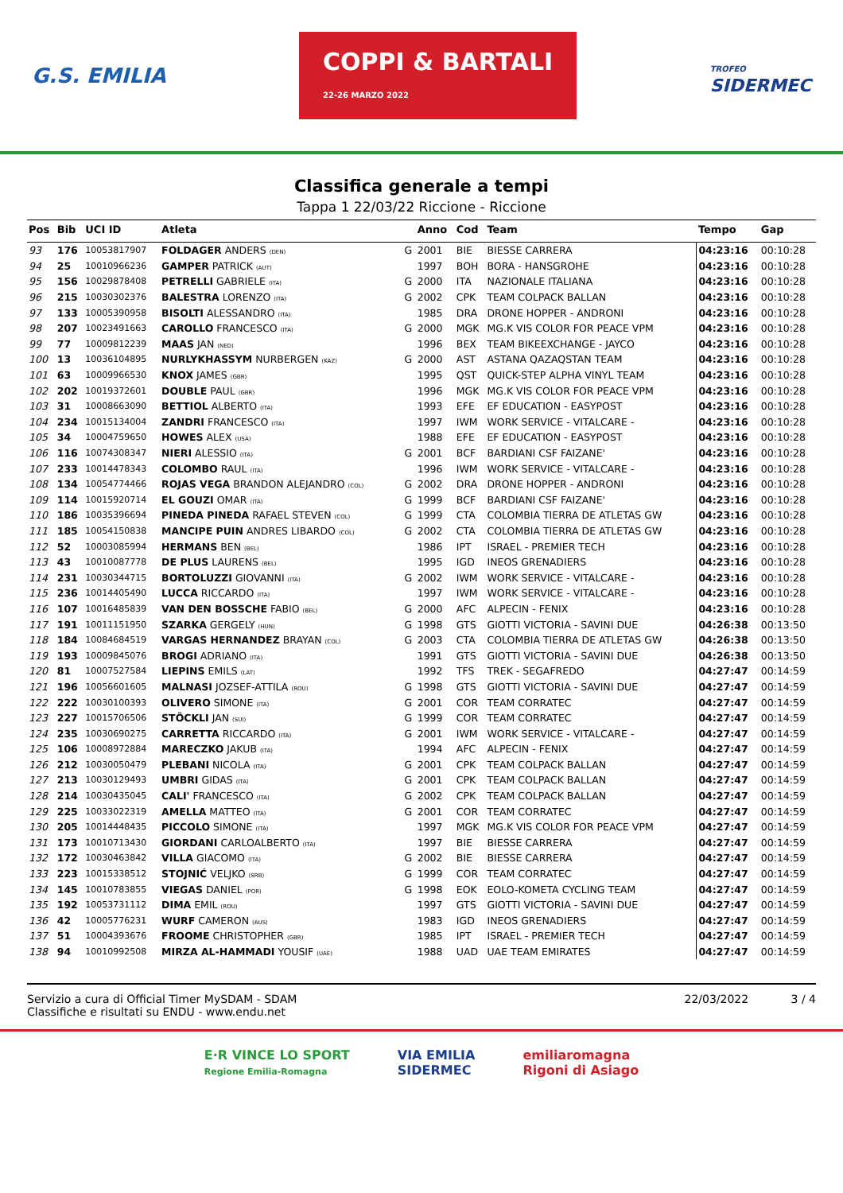G.S. EMILIA COPPI & BARTALI
22-26 MARZO 2022 TROFEO
SIDERMEC
Classifica generale a tempi
Tappa 1 22/03/22 Riccione - Riccione
| Pos | Bib | UCI ID | Atleta | | Anno | Cod | Team | Tempo | Gap |
| --- | --- | --- | --- | --- | --- | --- | --- | --- | --- |
| 93 | 176 | 10053817907 | FOLDAGER ANDERS (DEN) | G | 2001 | BIE | BIESSE CARRERA | 04:23:16 | 00:10:28 |
| 94 | 25 | 10010966236 | GAMPER PATRICK (AUT) | | 1997 | BOH | BORA - HANSGROHE | 04:23:16 | 00:10:28 |
| 95 | 156 | 10029878408 | PETRELLI GABRIELE (ITA) | G | 2000 | ITA | NAZIONALE ITALIANA | 04:23:16 | 00:10:28 |
| 96 | 215 | 10030302376 | BALESTRA LORENZO (ITA) | G | 2002 | CPK | TEAM COLPACK BALLAN | 04:23:16 | 00:10:28 |
| 97 | 133 | 10005390958 | BISOLTI ALESSANDRO (ITA) | | 1985 | DRA | DRONE HOPPER - ANDRONI | 04:23:16 | 00:10:28 |
| 98 | 207 | 10023491663 | CAROLLO FRANCESCO (ITA) | G | 2000 | MGK | MG.K VIS COLOR FOR PEACE VPM | 04:23:16 | 00:10:28 |
| 99 | 77 | 10009812239 | MAAS JAN (NED) | | 1996 | BEX | TEAM BIKEEXCHANGE - JAYCO | 04:23:16 | 00:10:28 |
| 100 | 13 | 10036104895 | NURLYKHASSYM NURBERGEN (KAZ) | G | 2000 | AST | ASTANA QAZAQSTAN TEAM | 04:23:16 | 00:10:28 |
| 101 | 63 | 10009966530 | KNOX JAMES (GBR) | | 1995 | QST | QUICK-STEP ALPHA VINYL TEAM | 04:23:16 | 00:10:28 |
| 102 | 202 | 10019372601 | DOUBLE PAUL (GBR) | | 1996 | MGK | MG.K VIS COLOR FOR PEACE VPM | 04:23:16 | 00:10:28 |
| 103 | 31 | 10008663090 | BETTIOL ALBERTO (ITA) | | 1993 | EFE | EF EDUCATION - EASYPOST | 04:23:16 | 00:10:28 |
| 104 | 234 | 10015134004 | ZANDRI FRANCESCO (ITA) | | 1997 | IWM | WORK SERVICE - VITALCARE - | 04:23:16 | 00:10:28 |
| 105 | 34 | 10004759650 | HOWES ALEX (USA) | | 1988 | EFE | EF EDUCATION - EASYPOST | 04:23:16 | 00:10:28 |
| 106 | 116 | 10074308347 | NIERI ALESSIO (ITA) | G | 2001 | BCF | BARDIANI CSF FAIZANE' | 04:23:16 | 00:10:28 |
| 107 | 233 | 10014478343 | COLOMBO RAUL (ITA) | | 1996 | IWM | WORK SERVICE - VITALCARE - | 04:23:16 | 00:10:28 |
| 108 | 134 | 10054774466 | ROJAS VEGA BRANDON ALEJANDRO (COL) | G | 2002 | DRA | DRONE HOPPER - ANDRONI | 04:23:16 | 00:10:28 |
| 109 | 114 | 10015920714 | EL GOUZI OMAR (ITA) | G | 1999 | BCF | BARDIANI CSF FAIZANE' | 04:23:16 | 00:10:28 |
| 110 | 186 | 10035396694 | PINEDA PINEDA RAFAEL STEVEN (COL) | G | 1999 | CTA | COLOMBIA TIERRA DE ATLETAS GW | 04:23:16 | 00:10:28 |
| 111 | 185 | 10054150838 | MANCIPE PUIN ANDRES LIBARDO (COL) | G | 2002 | CTA | COLOMBIA TIERRA DE ATLETAS GW | 04:23:16 | 00:10:28 |
| 112 | 52 | 10003085994 | HERMANS BEN (BEL) | | 1986 | IPT | ISRAEL - PREMIER TECH | 04:23:16 | 00:10:28 |
| 113 | 43 | 10010087778 | DE PLUS LAURENS (BEL) | | 1995 | IGD | INEOS GRENADIERS | 04:23:16 | 00:10:28 |
| 114 | 231 | 10030344715 | BORTOLUZZI GIOVANNI (ITA) | G | 2002 | IWM | WORK SERVICE - VITALCARE - | 04:23:16 | 00:10:28 |
| 115 | 236 | 10014405490 | LUCCA RICCARDO (ITA) | | 1997 | IWM | WORK SERVICE - VITALCARE - | 04:23:16 | 00:10:28 |
| 116 | 107 | 10016485839 | VAN DEN BOSSCHE FABIO (BEL) | G | 2000 | AFC | ALPECIN - FENIX | 04:23:16 | 00:10:28 |
| 117 | 191 | 10011151950 | SZARKA GERGELY (HUN) | G | 1998 | GTS | GIOTTI VICTORIA - SAVINI DUE | 04:26:38 | 00:13:50 |
| 118 | 184 | 10084684519 | VARGAS HERNANDEZ BRAYAN (COL) | G | 2003 | CTA | COLOMBIA TIERRA DE ATLETAS GW | 04:26:38 | 00:13:50 |
| 119 | 193 | 10009845076 | BROGI ADRIANO (ITA) | | 1991 | GTS | GIOTTI VICTORIA - SAVINI DUE | 04:26:38 | 00:13:50 |
| 120 | 81 | 10007527584 | LIEPINS EMILS (LAT) | | 1992 | TFS | TREK - SEGAFREDO | 04:27:47 | 00:14:59 |
| 121 | 196 | 10056601605 | MALNASI JOZSEF-ATTILA (ROU) | G | 1998 | GTS | GIOTTI VICTORIA - SAVINI DUE | 04:27:47 | 00:14:59 |
| 122 | 222 | 10030100393 | OLIVERO SIMONE (ITA) | G | 2001 | COR | TEAM CORRATEC | 04:27:47 | 00:14:59 |
| 123 | 227 | 10015706506 | STÖCKLI JAN (SUI) | G | 1999 | COR | TEAM CORRATEC | 04:27:47 | 00:14:59 |
| 124 | 235 | 10030690275 | CARRETTA RICCARDO (ITA) | G | 2001 | IWM | WORK SERVICE - VITALCARE - | 04:27:47 | 00:14:59 |
| 125 | 106 | 10008972884 | MARECZKO JAKUB (ITA) | | 1994 | AFC | ALPECIN - FENIX | 04:27:47 | 00:14:59 |
| 126 | 212 | 10030050479 | PLEBANI NICOLA (ITA) | G | 2001 | CPK | TEAM COLPACK BALLAN | 04:27:47 | 00:14:59 |
| 127 | 213 | 10030129493 | UMBRI GIDAS (ITA) | G | 2001 | CPK | TEAM COLPACK BALLAN | 04:27:47 | 00:14:59 |
| 128 | 214 | 10030435045 | CALI' FRANCESCO (ITA) | G | 2002 | CPK | TEAM COLPACK BALLAN | 04:27:47 | 00:14:59 |
| 129 | 225 | 10033022319 | AMELLA MATTEO (ITA) | G | 2001 | COR | TEAM CORRATEC | 04:27:47 | 00:14:59 |
| 130 | 205 | 10014448435 | PICCOLO SIMONE (ITA) | | 1997 | MGK | MG.K VIS COLOR FOR PEACE VPM | 04:27:47 | 00:14:59 |
| 131 | 173 | 10010713430 | GIORDANI CARLOALBERTO (ITA) | | 1997 | BIE | BIESSE CARRERA | 04:27:47 | 00:14:59 |
| 132 | 172 | 10030463842 | VILLA GIACOMO (ITA) | G | 2002 | BIE | BIESSE CARRERA | 04:27:47 | 00:14:59 |
| 133 | 223 | 10015338512 | STOJNIĆ VELJKO (SRB) | G | 1999 | COR | TEAM CORRATEC | 04:27:47 | 00:14:59 |
| 134 | 145 | 10010783855 | VIEGAS DANIEL (POR) | G | 1998 | EOK | EOLO-KOMETA CYCLING TEAM | 04:27:47 | 00:14:59 |
| 135 | 192 | 10053731112 | DIMA EMIL (ROU) | | 1997 | GTS | GIOTTI VICTORIA - SAVINI DUE | 04:27:47 | 00:14:59 |
| 136 | 42 | 10005776231 | WURF CAMERON (AUS) | | 1983 | IGD | INEOS GRENADIERS | 04:27:47 | 00:14:59 |
| 137 | 51 | 10004393676 | FROOME CHRISTOPHER (GBR) | | 1985 | IPT | ISRAEL - PREMIER TECH | 04:27:47 | 00:14:59 |
| 138 | 94 | 10010992508 | MIRZA AL-HAMMADI YOUSIF (UAE) | | 1988 | UAD | UAE TEAM EMIRATES | 04:27:47 | 00:14:59 |
Servizio a cura di Official Timer MySDAM - SDAM
Classifiche e risultati su ENDU - www.endu.net
22/03/2022 3 / 4
E·R VINCE LO SPORT
Regione Emilia-Romagna VIA EMILIA
SIDERMEC emiliaromagna
Rigoni di Asiago